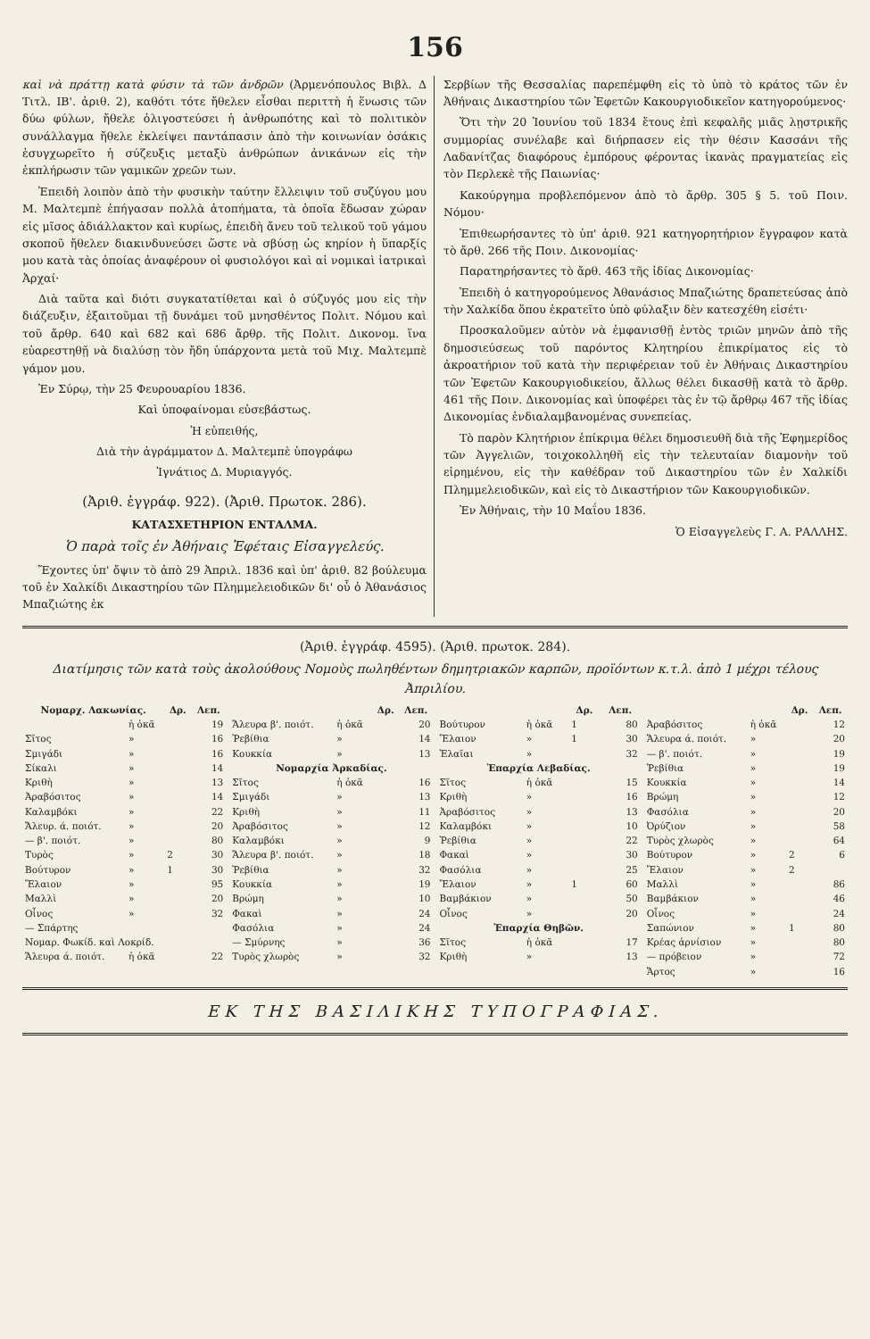156
καὶ νὰ πράττῃ κατὰ φύσιν τὰ τῶν ἀνδρῶν (Ἀρμενόπουλος Βιβλ. Δ Τιτλ. ΙΒ'. ἀριθ. 2), καθότι τότε ἤθελεν εἶσθαι περιττὴ ἡ ἕνωσις τῶν δύω φύλων, ἤθελε ὀλιγοστεύσει ἡ ἀνθρωπότης καὶ τὸ πολιτικὸν συνάλλαγμα ἤθελε ἐκλείψει παντάπασιν ἀπὸ τὴν κοινωνίαν ὁσάκις ἐσυγχωρεῖτο ἡ σύζευξις μεταξὺ ἀνθρώπων ἀνικάνων εἰς τὴν ἐκπλήρωσιν τῶν γαμικῶν χρεῶν των.
Ἐπειδὴ λοιπὸν ἀπὸ τὴν φυσικὴν ταύτην ἔλλειψιν τοῦ συζύγου μου Μ. Μαλτεμπὲ ἐπήγασαν πολλὰ ἀτοπήματα, τὰ ὁποῖα ἔδωσαν χώραν εἰς μῖσος ἀδιάλλακτον καὶ κυρίως, ἐπειδὴ ἄνευ τοῦ τελικοῦ τοῦ γάμου σκοποῦ ἤθελεν διακινδυνεύσει ὥστε νὰ σβύσῃ ὡς κηρίον ἡ ὕπαρξίς μου κατὰ τὰς ὁποίας ἀναφέρουν οἱ φυσιολόγοι καὶ αἱ νομικαὶ ἰατρικαὶ Ἀρχαί·
Διὰ ταῦτα καὶ διότι συγκατατίθεται καὶ ὁ σύζυγός μου εἰς τὴν διάζευξιν, ἐξαιτοῦμαι τῇ δυνάμει τοῦ μνησθέντος Πολιτ. Νόμου καὶ τοῦ ἄρθρ. 640 καὶ 682 καὶ 686 ἄρθρ. τῆς Πολιτ. Δικονομ. ἵνα εὐαρεστηθῇ νὰ διαλύσῃ τὸν ἤδη ὑπάρχοντα μετὰ τοῦ Μιχ. Μαλτεμπὲ γάμον μου.
Ἐν Σύρῳ, τὴν 25 Φευρουαρίου 1836.
Καὶ ὑποφαίνομαι εὐσεβάστως.
Ἡ εὐπειθής,
Διὰ τὴν ἀγράμματον Δ. Μαλτεμπὲ ὑπογράφω
Ἰγνάτιος Δ. Μυριαγγός.
(Ἀριθ. ἐγγράφ. 922). (Ἀριθ. Πρωτοκ. 286).
ΚΑΤΑΣΧΕΤΗΡΙΟΝ ΕΝΤΑΛΜΑ.
Ὁ παρὰ τοῖς ἐν Ἀθήναις Ἐφέταις Εἰσαγγελεύς.
Ἔχοντες ὑπ' ὄψιν τὸ ἀπὸ 29 Ἀπριλ. 1836 καὶ ὑπ' ἀριθ. 82 βούλευμα τοῦ ἐν Χαλκίδι Δικαστηρίου τῶν Πλημμελειοδικῶν δι' οὗ ὁ Ἀθανάσιος Μπαζιώτης ἐκ
Σερβίων τῆς Θεσσαλίας παρεπέμφθη εἰς τὸ ὑπὸ τὸ κράτος τῶν ἐν Ἀθήναις Δικαστηρίου τῶν Ἐφετῶν Κακουργιοδικεῖον κατηγορούμενος·
Ὅτι τὴν 20 Ἰουνίου τοῦ 1834 ἔτους ἐπὶ κεφαλῆς μιᾶς λῃστρικῆς συμμορίας συνέλαβε καὶ διήρπασεν εἰς τὴν θέσιν Κασσάνι τῆς Λαδανίτζας διαφόρους ἐμπόρους φέροντας ἱκανὰς πραγματείας εἰς τὸν Περλεκὲ τῆς Παιωνίας·
Κακούργημα προβλεπόμενον ἀπὸ τὸ ἄρθρ. 305 § 5. τοῦ Ποιν. Νόμου·
Ἐπιθεωρήσαντες τὸ ὑπ' ἀριθ. 921 κατηγορητήριον ἔγγραφον κατὰ τὸ ἄρθ. 266 τῆς Ποιν. Δικονομίας·
Παρατηρήσαντες τὸ ἄρθ. 463 τῆς ἰδίας Δικονομίας·
Ἐπειδὴ ὁ κατηγορούμενος Ἀθανάσιος Μπαζιώτης δραπετεύσας ἀπὸ τὴν Χαλκίδα ὅπου ἐκρατεῖτο ὑπὸ φύλαξιν δὲν κατεσχέθη εἰσέτι·
Προσκαλοῦμεν αὐτὸν νὰ ἐμφανισθῇ ἐντὸς τριῶν μηνῶν ἀπὸ τῆς δημοσιεύσεως τοῦ παρόντος Κλητηρίου ἐπικρίματος εἰς τὸ ἀκροατήριον τοῦ κατὰ τὴν περιφέρειαν τοῦ ἐν Ἀθήναις Δικαστηρίου τῶν Ἐφετῶν Κακουργιοδικείου, ἄλλως θέλει δικασθῇ κατὰ τὸ ἄρθρ. 461 τῆς Ποιν. Δικονομίας καὶ ὑποφέρει τὰς ἐν τῷ ἄρθρῳ 467 τῆς ἰδίας Δικονομίας ἐνδιαλαμβανομένας συνεπείας.
Τὸ παρὸν Κλητήριον ἐπίκριμα θέλει δημοσιευθῆ διὰ τῆς Ἐφημερίδος τῶν Ἀγγελιῶν, τοιχοκολληθῆ εἰς τὴν τελευταίαν διαμονὴν τοῦ εἰρημένου, εἰς τὴν καθέδραν τοῦ Δικαστηρίου τῶν ἐν Χαλκίδι Πλημμελειοδικῶν, καὶ εἰς τὸ Δικαστήριον τῶν Κακουργιοδικῶν.
Ἐν Ἀθήναις, τὴν 10 Μαΐου 1836.
Ὁ Εἰσαγγελεὺς Γ. Α. ΡΑΛΛΗΣ.
(Ἀριθ. ἐγγράφ. 4595). (Ἀριθ. πρωτοκ. 284).
Διατίμησις τῶν κατὰ τοὺς ἀκολούθους Νομοὺς πωληθέντων δημητριακῶν καρπῶν, προϊόντων κ.τ.λ. ἀπὸ 1 μέχρι τέλους Ἀπριλίου.
| Νομαρχ. Λακωνίας. | | Δρ. | Λεπ. |
| --- | --- | --- | --- |
| | ἡ ὀκᾶ | | 19 |
| Σῖτος | » | | 16 |
| Σμιγάδι | » | | 16 |
| Σίκαλι | » | | 14 |
| Κριθὴ | » | | 13 |
| Ἀραβόσιτος | » | | 14 |
| Καλαμβόκι | » | | 22 |
| Ἄλευρ. ά. ποιότ. | » | | 20 |
| — β'. ποιότ. | » | | 80 |
| Τυρὸς | » | 2 | 30 |
| Βούτυρον | » | 1 | 30 |
| Ἔλαιον | » | | 95 |
| Μαλλὶ | » | | 20 |
| Οἶνος | » | | 32 |
| — Σπάρτης | | | |
| Νομαρ. Φωκίδ. καὶ Λοκρίδ. | | | |
| Ἄλευρα ά. ποιότ. | ἡ ὀκᾶ | | 22 |
| | | Δρ. | Λεπ. |
| --- | --- | --- | --- |
| Ἄλευρα β'. ποιότ. | ἡ ὀκᾶ | | 20 |
| Ῥεβίθια | » | | 14 |
| Κουκκία | » | | 13 |
| Νομαρχία Ἀρκαδίας. | | | |
| Σῖτος | ἡ ὀκᾶ | | 16 |
| Σμιγάδι | » | | 13 |
| Κριθὴ | » | | 11 |
| Ἀραβόσιτος | » | | 12 |
| Καλαμβόκι | » | | 9 |
| Ἄλευρα β'. ποιότ. | » | | 18 |
| Ῥεβίθια | » | | 32 |
| Κουκκία | » | | 19 |
| Βρώμη | » | | 10 |
| Φακαὶ | » | | 24 |
| Φασόλια | » | | 24 |
| — Σμύρνης | » | | 36 |
| Τυρὸς χλωρὸς | » | | 32 |
| | | Δρ. | Λεπ. |
| --- | --- | --- | --- |
| Βούτυρον | ἡ ὀκᾶ | 1 | 80 |
| Ἔλαιον | » | 1 | 30 |
| Ἐλαῖαι | » | | 32 |
| Ἐπαρχία Λεβαδίας. | | | |
| Σῖτος | ἡ ὀκᾶ | | 15 |
| Κριθὴ | » | | 16 |
| Ἀραβόσιτος | » | | 13 |
| Καλαμβόκι | » | | 10 |
| Ῥεβίθια | » | | 22 |
| Φακαὶ | » | | 30 |
| Φασόλια | » | | 25 |
| Ἔλαιον | » | 1 | 60 |
| Βαμβάκιον | » | | 50 |
| Οἶνος | » | | 20 |
| Ἐπαρχία Θηβῶν. | | | |
| Σῖτος | ἡ ὀκᾶ | | 17 |
| Κριθὴ | » | | 13 |
| | | Δρ. | Λεπ. |
| --- | --- | --- | --- |
| Ἀραβόσιτος | ἡ ὀκᾶ | | 12 |
| Ἄλευρα ά. ποιότ. | » | | 20 |
| — β'. ποιότ. | » | | 19 |
| Ῥεβίθια | » | | 19 |
| Κουκκία | » | | 14 |
| Βρώμη | » | | 12 |
| Φασόλια | » | | 20 |
| Ὀρύζιον | » | | 58 |
| Τυρὸς χλωρὸς | » | | 64 |
| Βούτυρον | » | 2 | 6 |
| Ἔλαιον | » | 2 | |
| Μαλλὶ | » | | 86 |
| Βαμβάκιον | » | | 46 |
| Οἶνος | » | | 24 |
| Σαπώνιον | » | 1 | 80 |
| Κρέας ἀρνίσιον | » | | 80 |
| — πρόβειον | » | | 72 |
| Ἄρτος | » | | 16 |
ΕΚ ΤΗΣ ΒΑΣΙΛΙΚΗΣ ΤΥΠΟΓΡΑΦΙΑΣ.